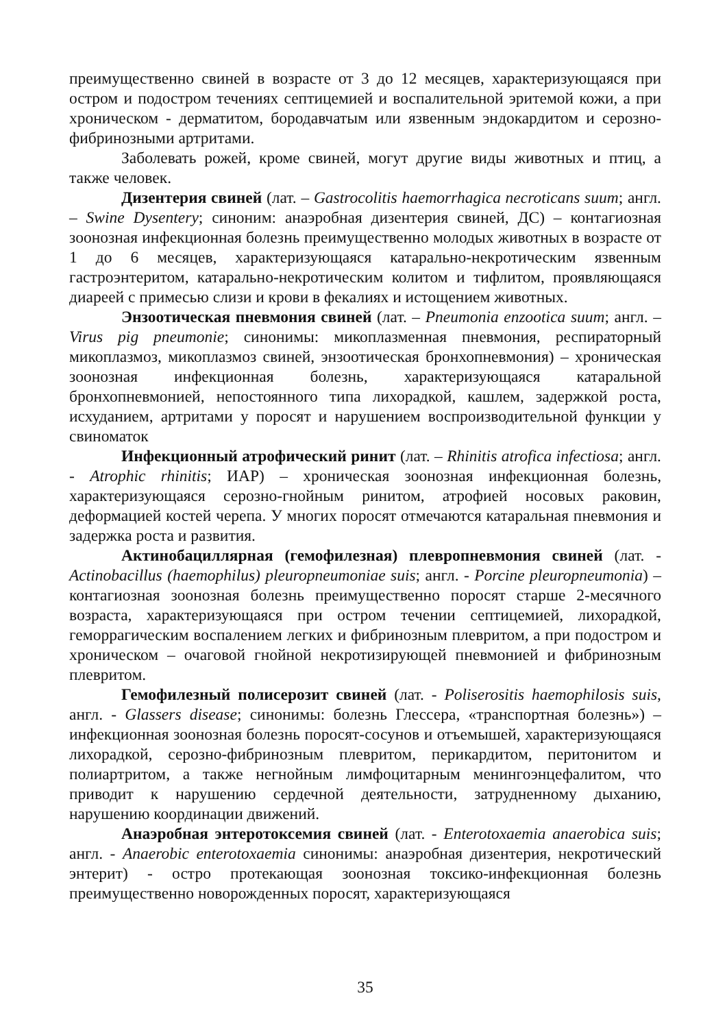преимущественно свиней в возрасте от 3 до 12 месяцев, характеризующаяся при остром и подостром течениях септицемией и воспалительной эритемой кожи, а при хроническом - дерматитом, бородавчатым или язвенным эндокардитом и серозно-фибринозными артритами.
Заболевать рожей, кроме свиней, могут другие виды животных и птиц, а также человек.
Дизентерия свиней (лат. – Gastrocolitis haemorrhagica necroticans suum; англ. – Swine Dysentery; синоним: анаэробная дизентерия свиней, ДС) – контагиозная зоонозная инфекционная болезнь преимущественно молодых животных в возрасте от 1 до 6 месяцев, характеризующаяся катарально-некротическим язвенным гастроэнтеритом, катарально-некротическим колитом и тифлитом, проявляющаяся диареей с примесью слизи и крови в фекалиях и истощением животных.
Энзоотическая пневмония свиней (лат. – Pneumonia enzootica suum; англ. – Virus pig pneumonie; синонимы: микоплазменная пневмония, респираторный микоплазмоз, микоплазмоз свиней, энзоотическая бронхопневмония) – хроническая зоонозная инфекционная болезнь, характеризующаяся катаральной бронхопневмонией, непостоянного типа лихорадкой, кашлем, задержкой роста, исхуданием, артритами у поросят и нарушением воспроизводительной функции у свиноматок
Инфекционный атрофический ринит (лат. – Rhinitis atrofica infectiosa; англ. - Atrophic rhinitis; ИАР) – хроническая зоонозная инфекционная болезнь, характеризующаяся серозно-гнойным ринитом, атрофией носовых раковин, деформацией костей черепа. У многих поросят отмечаются катаральная пневмония и задержка роста и развития.
Актинобациллярная (гемофилезная) плевропневмония свиней (лат. - Actinobacillus (haemophilus) pleuropneumoniae suis; англ. - Porcine pleuropneumonia) – контагиозная зоонозная болезнь преимущественно поросят старше 2-месячного возраста, характеризующаяся при остром течении септицемией, лихорадкой, геморрагическим воспалением легких и фибринозным плевритом, а при подостром и хроническом – очаговой гнойной некротизирующей пневмонией и фибринозным плевритом.
Гемофилезный полисерозит свиней (лат. - Poliserositis haemophilosis suis, англ. - Glassers disease; синонимы: болезнь Глессера, «транспортная болезнь») – инфекционная зоонозная болезнь поросят-сосунов и отъемышей, характеризующаяся лихорадкой, серозно-фибринозным плевритом, перикардитом, перитонитом и полиартритом, а также негнойным лимфоцитарным менингоэнцефалитом, что приводит к нарушению сердечной деятельности, затрудненному дыханию, нарушению координации движений.
Анаэробная энтеротоксемия свиней (лат. - Enterotoxaemia anaerobica suis; англ. - Anaerobic enterotoxaemia синонимы: анаэробная дизентерия, некротический энтерит) - остро протекающая зоонозная токсико-инфекционная болезнь преимущественно новорожденных поросят, характеризующаяся
35